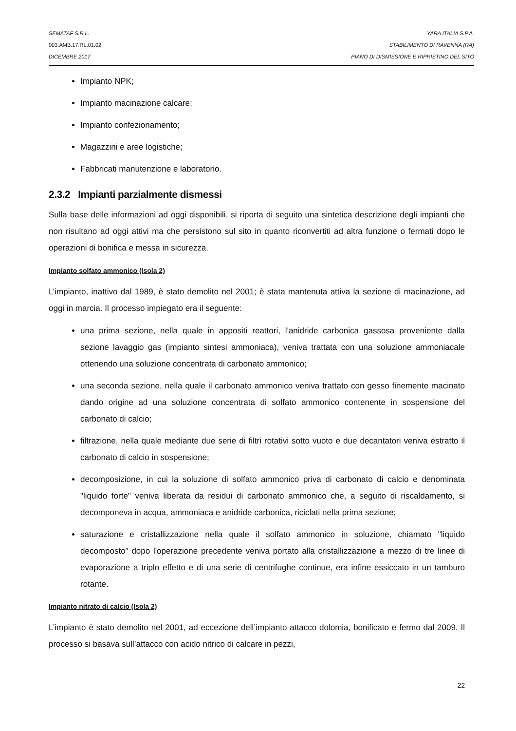SEMATAF S.R.L. YARA ITALIA S.P.A.
003.AMB.17.RL.01.02 STABILIMENTO DI RAVENNA (RA)
DICEMBRE 2017 PIANO DI DISMISSIONE E RIPRISTINO DEL SITO
Impianto NPK;
Impianto macinazione calcare;
Impianto confezionamento;
Magazzini e aree logistiche;
Fabbricati manutenzione e laboratorio.
2.3.2 Impianti parzialmente dismessi
Sulla base delle informazioni ad oggi disponibili, si riporta di seguito una sintetica descrizione degli impianti che non risultano ad oggi attivi ma che persistono sul sito in quanto riconvertiti ad altra funzione o fermati dopo le operazioni di bonifica e messa in sicurezza.
Impianto solfato ammonico (Isola 2)
L’impianto, inattivo dal 1989, è stato demolito nel 2001; è stata mantenuta attiva la sezione di macinazione, ad oggi in marcia. Il processo impiegato era il seguente:
una prima sezione, nella quale in appositi reattori, l'anidride carbonica gassosa proveniente dalla sezione lavaggio gas (impianto sintesi ammoniaca), veniva trattata con una soluzione ammoniacale ottenendo una soluzione concentrata di carbonato ammonico;
una seconda sezione, nella quale il carbonato ammonico veniva trattato con gesso finemente macinato dando origine ad una soluzione concentrata di solfato ammonico contenente in sospensione del carbonato di calcio;
filtrazione, nella quale mediante due serie di filtri rotativi sotto vuoto e due decantatori veniva estratto il carbonato di calcio in sospensione;
decomposizione, in cui la soluzione di solfato ammonico priva di carbonato di calcio e denominata "liquido forte" veniva liberata da residui di carbonato ammonico che, a seguito di riscaldamento, si decomponeva in acqua, ammoniaca e anidride carbonica, riciclati nella prima sezione;
saturazione e cristallizzazione nella quale il solfato ammonico in soluzione, chiamato "liquido decomposto" dopo l'operazione precedente veniva portato alla cristallizzazione a mezzo di tre linee di evaporazione a triplo effetto e di una serie di centrifughe continue, era infine essiccato in un tamburo rotante.
Impianto nitrato di calcio (Isola 2)
L’impianto è stato demolito nel 2001, ad eccezione dell’impianto attacco dolomia, bonificato e fermo dal 2009. Il processo si basava sull’attacco con acido nitrico di calcare in pezzi,
22